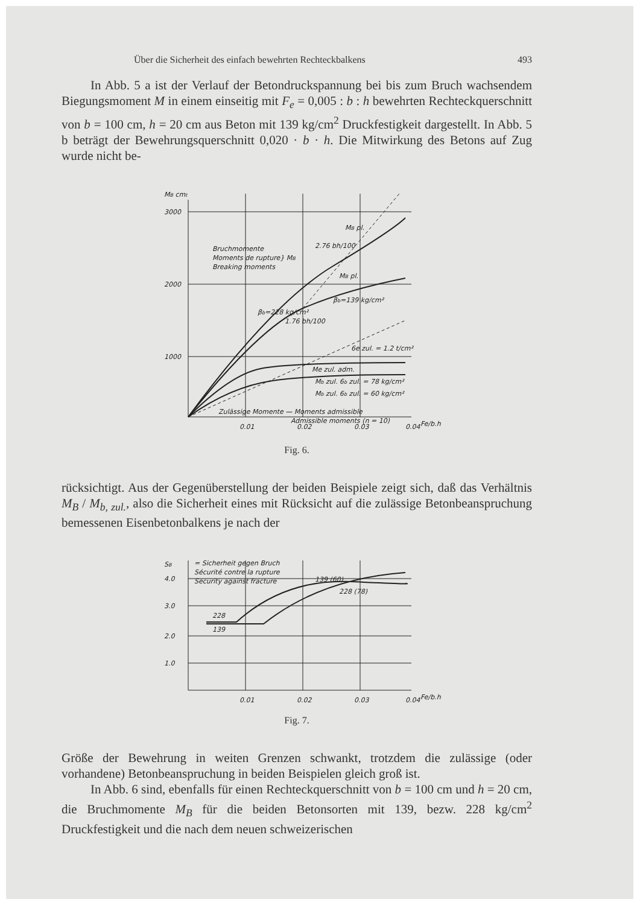Über die Sicherheit des einfach bewehrten Rechteckbalkens 493
In Abb. 5 a ist der Verlauf der Betondruckspannung bei bis zum Bruch wachsendem Biegungsmoment M in einem einseitig mit F<sub>e</sub> = 0,005 : b : h bewehrten Rechteckquerschnitt von b = 100 cm, h = 20 cm aus Beton mit 139 kg/cm<sup>2</sup> Druckfestigkeit dargestellt. In Abb. 5 b beträgt der Bewehrungsquerschnitt 0,020 · b · h. Die Mitwirkung des Betons auf Zug wurde nicht be-
MB cmt
3000
2000
1000
Bruchmomente
Moments de rupture} MB
Breaking moments
βb=228 kg/cm²
βb=139 kg/cm²
2.76 bh/100
1.76 bh/100
MB pl.
MB pl.
Me zul. adm.
6e zul. = 1.2 t/cm²
Mb zul. 6b zul. = 78 kg/cm²
Mb zul. 6b zul. = 60 kg/cm²
Zulässige Momente — Moments admissible
Admissible moments (n = 10)
0.01
0.02
0.03
0.04
Fe/b.h
Fig. 6.
rücksichtigt. Aus der Gegenüberstellung der beiden Beispiele zeigt sich, daß das Verhältnis M<sub>B</sub> / M<sub>b, zul.</sub>, also die Sicherheit eines mit Rücksicht auf die zulässige Betonbeanspruchung bemessenen Eisenbetonbalkens je nach der
SB
= Sicherheit gegen Bruch
Sécurité contre la rupture
Security against fracture
4.0
3.0
2.0
1.0
228
139
139 (60)
228 (78)
0.01
0.02
0.03
0.04
Fe/b.h
Fig. 7.
Größe der Bewehrung in weiten Grenzen schwankt, trotzdem die zulässige (oder vorhandene) Betonbeanspruchung in beiden Beispielen gleich groß ist.
In Abb. 6 sind, ebenfalls für einen Rechteckquerschnitt von b = 100 cm und h = 20 cm, die Bruchmomente M<sub>B</sub> für die beiden Betonsorten mit 139, bezw. 228 kg/cm<sup>2</sup> Druckfestigkeit und die nach dem neuen schweizerischen